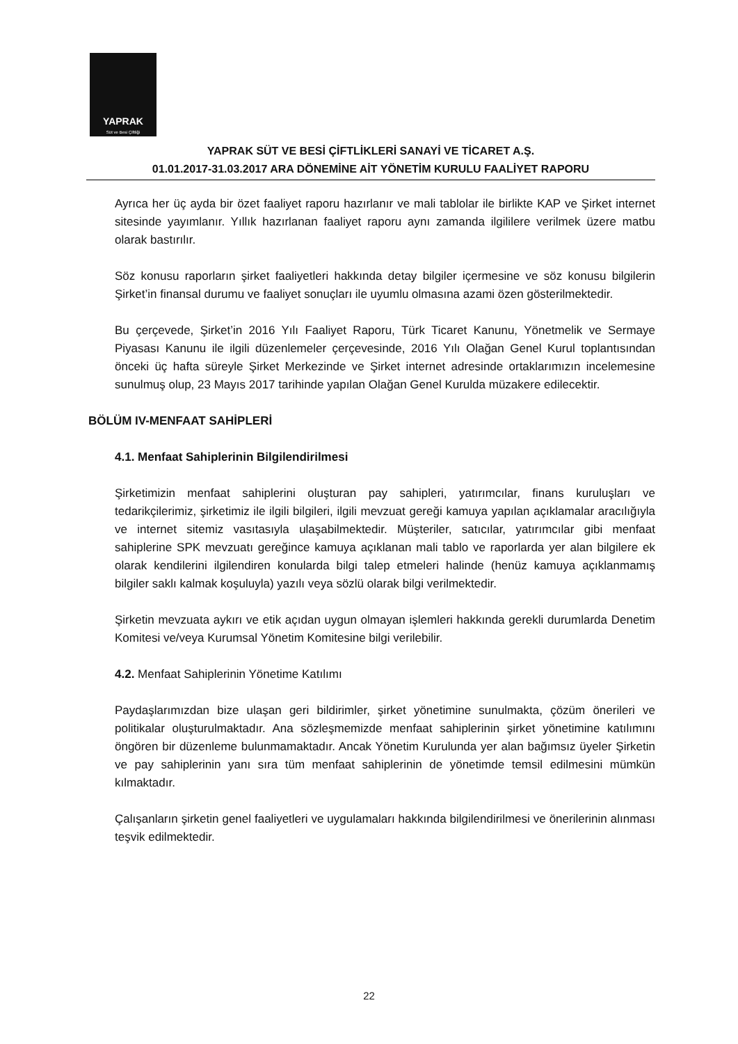YAPRAK
Süt ve Besi Çiftliği
YAPRAK SÜT VE BESİ ÇİFTLİKLERİ SANAYİ VE TİCARET A.Ş.
01.01.2017-31.03.2017 ARA DÖNEMİNE AİT YÖNETİM KURULU FAALİYET RAPORU
Ayrıca her üç ayda bir özet faaliyet raporu hazırlanır ve mali tablolar ile birlikte KAP ve Şirket internet sitesinde yayımlanır. Yıllık hazırlanan faaliyet raporu aynı zamanda ilgililere verilmek üzere matbu olarak bastırılır.
Söz konusu raporların şirket faaliyetleri hakkında detay bilgiler içermesine ve söz konusu bilgilerin Şirket’in finansal durumu ve faaliyet sonuçları ile uyumlu olmasına azami özen gösterilmektedir.
Bu çerçevede, Şirket’in 2016 Yılı Faaliyet Raporu, Türk Ticaret Kanunu, Yönetmelik ve Sermaye Piyasası Kanunu ile ilgili düzenlemeler çerçevesinde, 2016 Yılı Olağan Genel Kurul toplantısından önceki üç hafta süreyle Şirket Merkezinde ve Şirket internet adresinde ortaklarımızın incelemesine sunulmuş olup, 23 Mayıs 2017 tarihinde yapılan Olağan Genel Kurulda müzakere edilecektir.
BÖLÜM IV-MENFAAT SAHİPLERİ
4.1. Menfaat Sahiplerinin Bilgilendirilmesi
Şirketimizin menfaat sahiplerini oluşturan pay sahipleri, yatırımcılar, finans kuruluşları ve tedarikçilerimiz, şirketimiz ile ilgili bilgileri, ilgili mevzuat gereği kamuya yapılan açıklamalar aracılığıyla ve internet sitemiz vasıtasıyla ulaşabilmektedir. Müşteriler, satıcılar, yatırımcılar gibi menfaat sahiplerine SPK mevzuatı gereğince kamuya açıklanan mali tablo ve raporlarda yer alan bilgilere ek olarak kendilerini ilgilendiren konularda bilgi talep etmeleri halinde (henüz kamuya açıklanmamış bilgiler saklı kalmak koşuluyla) yazılı veya sözlü olarak bilgi verilmektedir.
Şirketin mevzuata aykırı ve etik açıdan uygun olmayan işlemleri hakkında gerekli durumlarda Denetim Komitesi ve/veya Kurumsal Yönetim Komitesine bilgi verilebilir.
4.2. Menfaat Sahiplerinin Yönetime Katılımı
Paydaşlarımızdan bize ulaşan geri bildirimler, şirket yönetimine sunulmakta, çözüm önerileri ve politikalar oluşturulmaktadır. Ana sözleşmemizde menfaat sahiplerinin şirket yönetimine katılımını öngören bir düzenleme bulunmamaktadır. Ancak Yönetim Kurulunda yer alan bağımsız üyeler Şirketin ve pay sahiplerinin yanı sıra tüm menfaat sahiplerinin de yönetimde temsil edilmesini mümkün kılmaktadır.
Çalışanların şirketin genel faaliyetleri ve uygulamaları hakkında bilgilendirilmesi ve önerilerinin alınması teşvik edilmektedir.
22